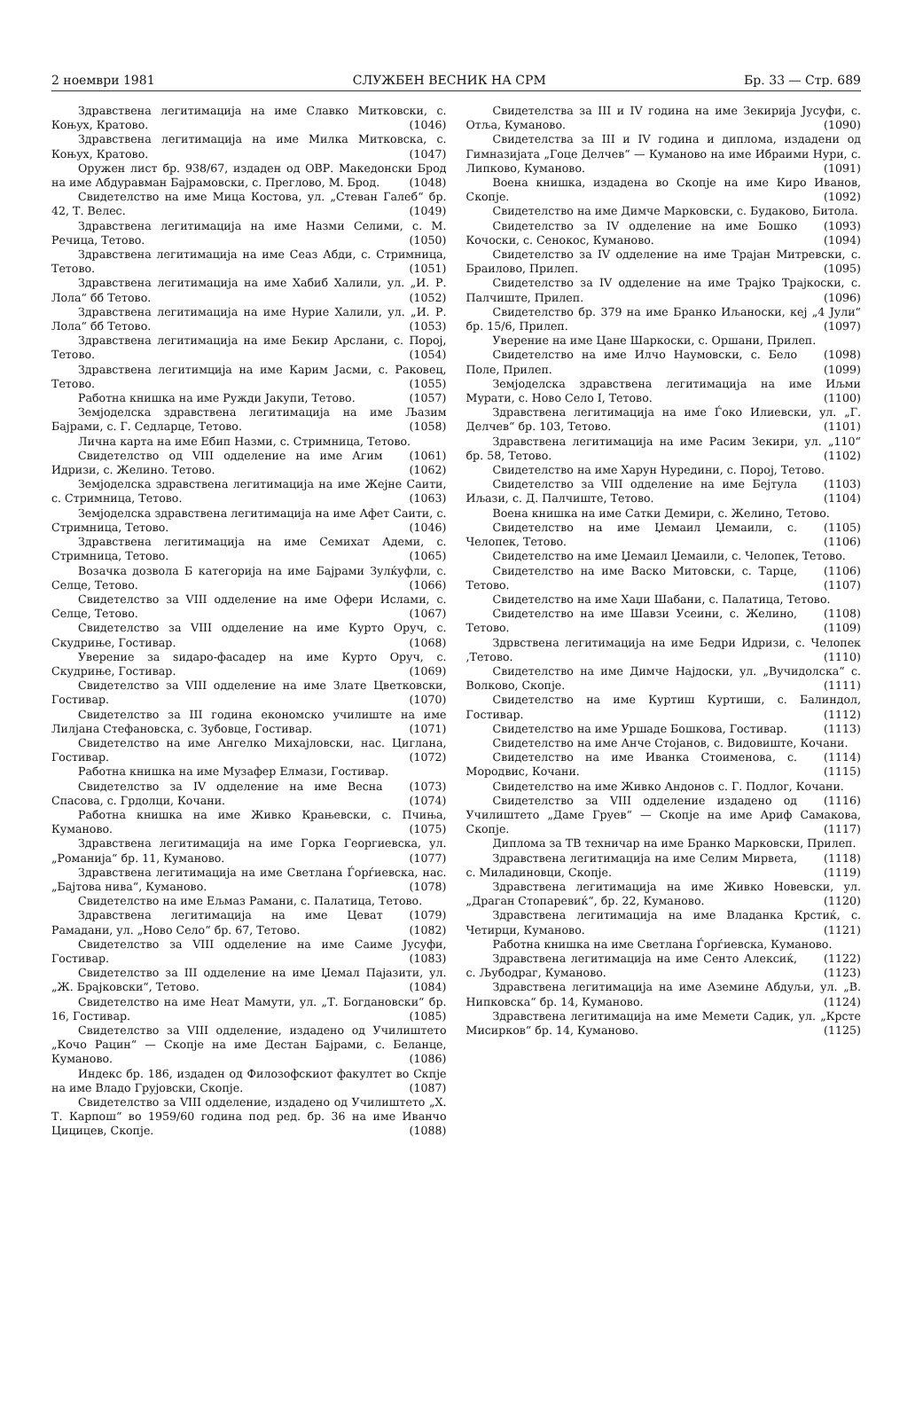2 ноември 1981 СЛУЖБЕН ВЕСНИК НА СРМ Бр. 33 — Стр. 689
Здравствена легитимација на име Славко Митковски, с. Коњух, Кратово. (1046)
Здравствена легитимација на име Милка Митковска, с. Коњух, Кратово. (1047)
Оружен лист бр. 938/67, издаден од ОВР. Македонски Брод на име Абдуравман Бајрамовски, с. Преглово, М. Брод. (1048)
Свидетелство на име Мица Костова, ул. „Стеван Галеб“ бр. 42, Т. Велес. (1049)
Здравствена легитимација на име Назми Селими, с. М. Речица, Тетово. (1050)
Здравствена легитимација на име Сеаз Абди, с. Стримница, Тетово. (1051)
Здравствена легитимација на име Хабиб Халили, ул. „И. Р. Лола“ бб Тетово. (1052)
Здравствена легитимација на име Нурие Халили, ул. „И. Р. Лола“ бб Тетово. (1053)
Здравствена легитимација на име Бекир Арслани, с. Порој, Тетово. (1054)
Здравствена легитимција на име Карим Јасми, с. Раковец, Тетово. (1055)
Работна книшка на име Ружди Јакупи, Тетово. (1057)
Земјоделска здравствена легитимација на име Љазим Бајрами, с. Г. Седларце, Тетово. (1058)
Лична карта на име Ебип Назми, с. Стримница, Тетово. (1061)
Свидетелство од VIII одделение на име Агим Идризи, с. Желино. Тетово. (1062)
Земјоделска здравствена легитимација на име Жејне Саити, с. Стримница, Тетово. (1063)
Земјоделска здравствена легитимација на име Афет Саити, с. Стримница, Тетово. (1046)
Здравствена легитимација на име Семихат Адеми, с. Стримница, Тетово. (1065)
Возачка дозвола Б категорија на име Бајрами Зулќуфли, с. Селце, Тетово. (1066)
Свидетелство за VIII одделение на име Офери Ислами, с. Селце, Тетово. (1067)
Свидетелство за VIII одделение на име Курто Оруч, с. Скудриње, Гостивар. (1068)
Уверение за ѕидаро-фасадер на име Курто Оруч, с. Скудриње, Гостивар. (1069)
Свидетелство за VIII одделение на име Злате Цветковски, Гостивар. (1070)
Свидетелство за III година економско училиште на име Лилјана Стефановска, с. Зубовце, Гостивар. (1071)
Свидетелство на име Ангелко Михајловски, нас. Циглана, Гостивар. (1072)
Работна книшка на име Музафер Елмази, Гостивар. (1073)
Свидетелство за IV одделение на име Весна Спасова, с. Грдолци, Кочани. (1074)
Работна книшка на име Живко Крањевски, с. Пчиња, Куманово. (1075)
Здравствена легитимација на име Горка Георгиевска, ул. „Романија“ бр. 11, Куманово. (1077)
Здравствена легитимација на име Светлана Ѓорѓиевска, нас. „Бајтова нива“, Куманово. (1078)
Свидетелство на име Ељмаз Рамани, с. Палатица, Тетово. (1079)
Здравствена легитимација на име Цеват Рамадани, ул. „Ново Село“ бр. 67, Тетово. (1082)
Свидетелство за VIII одделение на име Саиме Јусуфи, Гостивар. (1083)
Свидетелство за III одделение на име Џемал Пајазити, ул. „Ж. Брајковски“, Тетово. (1084)
Свидетелство на име Неат Мамути, ул. „Т. Богдановски“ бр. 16, Гостивар. (1085)
Свидетелство за VIII одделение, издадено од Училиштето „Кочо Рацин“ — Скопје на име Дестан Бајрами, с. Беланце, Куманово. (1086)
Индекс бр. 186, издаден од Филозофскиот факултет во Скпје на име Владо Грујовски, Скопје. (1087)
Свидетелство за VIII одделение, издадено од Училиштето „Х. Т. Карпош“ во 1959/60 година под ред. бр. 36 на име Иванчо Цицицев, Скопје. (1088)
Свидетелства за III и IV година на име Зекирија Јусуфи, с. Отља, Куманово. (1090)
Свидетелства за III и IV година и диплома, издадени од Гимназијата „Гоце Делчев“ — Куманово на име Ибраими Нури, с. Липково, Куманово. (1091)
Воена книшка, издадена во Скопје на име Киро Иванов, Скопје. (1092)
Свидетелство на име Димче Марковски, с. Будаково, Битола. (1093)
Свидетелство за IV одделение на име Бошко Кочоски, с. Сенокос, Куманово. (1094)
Свидетелство за IV одделение на име Трајан Митревски, с. Браилово, Прилеп. (1095)
Свидетелство за IV одделение на име Трајко Трајкоски, с. Палчиште, Прилеп. (1096)
Свидетелство бр. 379 на име Бранко Иљаноски, кеј „4 Јули“ бр. 15/6, Прилеп. (1097)
Уверение на име Цане Шаркоски, с. Оршани, Прилеп. (1098)
Свидетелство на име Илчо Наумовски, с. Бело Поле, Прилеп. (1099)
Земјоделска здравствена легитимација на име Иљми Мурати, с. Ново Село I, Тетово. (1100)
Здравствена легитимација на име Ѓоко Илиевски, ул. „Г. Делчев“ бр. 103, Тетово. (1101)
Здравствена легитимација на име Расим Зекири, ул. „110“ бр. 58, Тетово. (1102)
Свидетелство на име Харун Нуредини, с. Порој, Тетово. (1103)
Свидетелство за VIII одделение на име Бејтула Иљази, с. Д. Палчиште, Тетово. (1104)
Воена книшка на име Сатки Демири, с. Желино, Тетово. (1105)
Свидетелство на име Џемаил Џемаили, с. Челопек, Тетово. (1106)
Свидетелство на име Џемаил Џемаили, с. Челопек, Тетово. (1106)
Свидетелство на име Васко Митовски, с. Тарце, Тетово. (1107)
Свидетелство на име Хаџи Шабани, с. Палатица, Тетово. (1108)
Свидетелство на име Шавзи Усеини, с. Желино, Тетово. (1109)
Здрвствена легитимација на име Бедри Идризи, с. Челопек ,Тетово. (1110)
Свидетелство на име Димче Најдоски, ул. „Вучидолска“ с. Волково, Скопје. (1111)
Свидетелство на име Куртиш Куртиши, с. Балиндол, Гостивар. (1112)
Свидетелство на име Уршаде Бошкова, Гостивар. (1113)
Свидетелство на име Анче Стојанов, с. Видовиште, Кочани. (1114)
Свидетелство на име Иванка Стоименова, с. Мородвис, Кочани. (1115)
Свидетелство на име Живко Андонов с. Г. Подлог, Кочани. (1116)
Свидетелство за VIII одделение издадено од Училиштето „Даме Груев“ — Скопје на име Ариф Самакова, Скопје. (1117)
Диплома за ТВ техничар на име Бранко Марковски, Прилеп. (1118)
Здравствена легитимација на име Селим Мирвета, с. Миладиновци, Скопје. (1119)
Здравствена легитимација на име Живко Новевски, ул. „Драган Стопаревиќ“, бр. 22, Куманово. (1120)
Здравствена легитимација на име Владанка Крстиќ, с. Четирци, Куманово. (1121)
Работна книшка на име Светлана Ѓорѓиевска, Куманово. (1122)
Здравствена легитимација на име Сенто Алексиќ, с. Љубодраг, Куманово. (1123)
Здравствена легитимација на име Аземине Абдуљи, ул. „В. Нипковска“ бр. 14, Куманово. (1124)
Здравствена легитимација на име Мемети Садик, ул. „Крсте Мисирков“ бр. 14, Куманово. (1125)